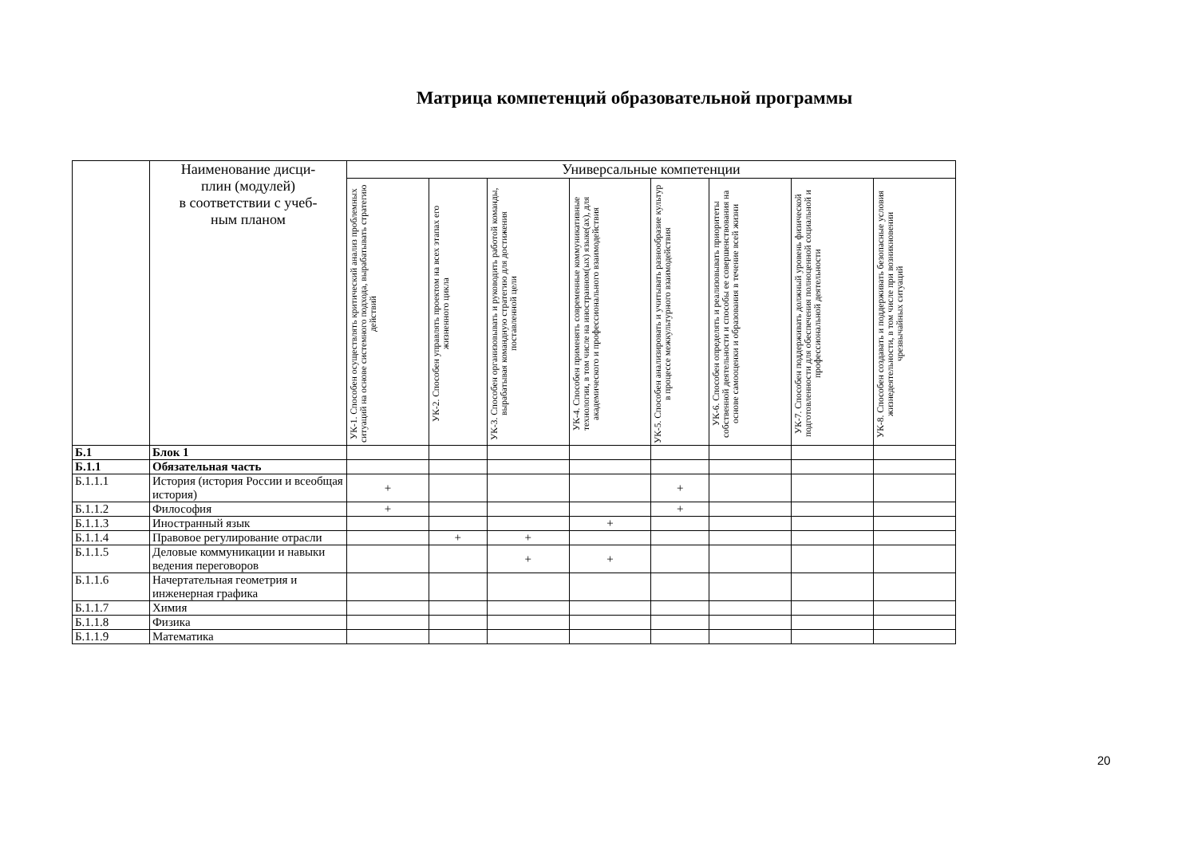Матрица компетенций образовательной программы
| | Наименование дисци- плин (модулей) в соответствии с учеб- ным планом | Универсальные компетенции | | | | | | | |
| --- | --- | --- | --- | --- | --- | --- | --- | --- | --- |
| | | УК-1. Способен осуществлять критический анализ проблемных ситуаций на основе системного подхода, вырабатывать стратегию действий | УК-2. Способен управлять проектом на всех этапах его жизненного цикла | УК-3. Способен организовывать и руководить работой команды, вырабатывая командную стратегию для достижения поставленной цели | УК-4. Способен применять современные коммуникативные технологии, в том числе на иностранном(ых) языке(ах), для академического и профессионального взаимодействия | УК-5. Способен анализировать и учитывать разнообразие культур в процессе межкультурного взаимодействия | УК-6. Способен определять и реализовывать приоритеты собственной деятельности и способы ее совершенствования на основе самооценки и образования в течение всей жизни | УК-7. Способен поддерживать должный уровень физической подготовленности для обеспечения полноценной социальной и профессиональной деятельности | УК-8. Способен создавать и поддерживать безопасные условия жизнедеятельности, в том числе при возникновении чрезвычайных ситуаций |
| Б.1 | Блок 1 | | | | | | | | |
| Б.1.1 | Обязательная часть | | | | | | | | |
| Б.1.1.1 | История (история России и всеобщая история) | + | | | | + | | | |
| Б.1.1.2 | Философия | + | | | | + | | | |
| Б.1.1.3 | Иностранный язык | | | | + | | | | |
| Б.1.1.4 | Правовое регулирование отрасли | | + | + | | | | | |
| Б.1.1.5 | Деловые коммуникации и навыки ведения переговоров | | | + | + | | | | |
| Б.1.1.6 | Начертательная геометрия и инженерная графика | | | | | | | | |
| Б.1.1.7 | Химия | | | | | | | | |
| Б.1.1.8 | Физика | | | | | | | | |
| Б.1.1.9 | Математика | | | | | | | | |
20